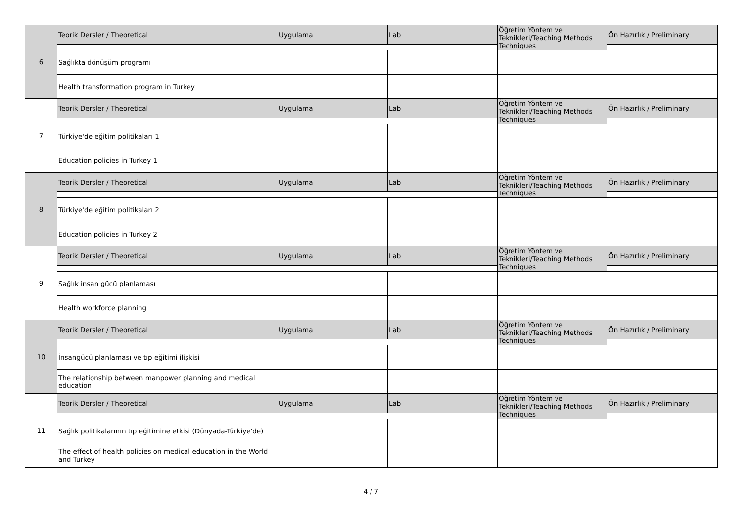| 6 | Teorik Dersler / Theoretical | Uygulama | Lab | Öğretim Yöntem ve Teknikleri/Teaching Methods Techniques | Ön Hazırlık / Preliminary |
| | Sağlıkta dönüşüm programı | | | | |
| | Health transformation program in Turkey | | | | |
| 7 | Teorik Dersler / Theoretical | Uygulama | Lab | Öğretim Yöntem ve Teknikleri/Teaching Methods Techniques | Ön Hazırlık / Preliminary |
| | Türkiye'de eğitim politikaları 1 | | | | |
| | Education policies in Turkey 1 | | | | |
| 8 | Teorik Dersler / Theoretical | Uygulama | Lab | Öğretim Yöntem ve Teknikleri/Teaching Methods Techniques | Ön Hazırlık / Preliminary |
| | Türkiye'de eğitim politikaları 2 | | | | |
| | Education policies in Turkey 2 | | | | |
| 9 | Teorik Dersler / Theoretical | Uygulama | Lab | Öğretim Yöntem ve Teknikleri/Teaching Methods Techniques | Ön Hazırlık / Preliminary |
| | Sağlık insan gücü planlaması | | | | |
| | Health workforce planning | | | | |
| 10 | Teorik Dersler / Theoretical | Uygulama | Lab | Öğretim Yöntem ve Teknikleri/Teaching Methods Techniques | Ön Hazırlık / Preliminary |
| | İnsangücü planlaması ve tıp eğitimi ilişkisi | | | | |
| | The relationship between manpower planning and medical education | | | | |
| 11 | Teorik Dersler / Theoretical | Uygulama | Lab | Öğretim Yöntem ve Teknikleri/Teaching Methods Techniques | Ön Hazırlık / Preliminary |
| | Sağlık politikalarının tıp eğitimine etkisi (Dünyada-Türkiye'de) | | | | |
| | The effect of health policies on medical education in the World and Turkey | | | | |
4 / 7